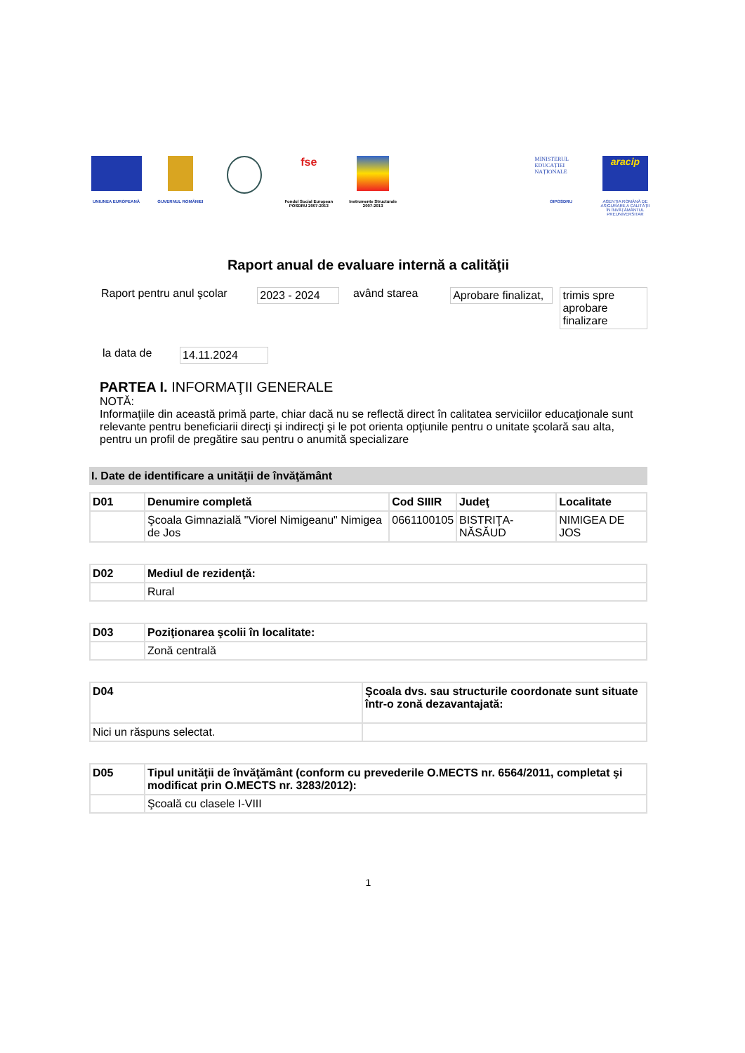UNIUNEA EUROPEANĂ GUVERNUL ROMÂNIEI
fse
Fondul Social European POSDRU 2007-2013
Instrumente Structurale 2007-2013
MINISTERUL EDUCAȚIEI NAȚIONALE
OIPOSDRU
aracip
AGENȚIA ROMÂNĂ DE ASIGURARE A CALITĂȚII ÎN ÎNVĂȚĂMÂNTUL PREUNIVERSITAR
Raport anual de evaluare internă a calităţii
Raport pentru anul şcolar
2023 - 2024 având starea Aprobare finalizat,
trimis spre aprobare finalizare
la data de 14.11.2024
PARTEA I. INFORMAŢII GENERALE
NOTĂ:
Informaţiile din această primă parte, chiar dacă nu se reflectă direct în calitatea serviciilor educaţionale sunt relevante pentru beneficiarii direcţi şi indirecţi şi le pot orienta opţiunile pentru o unitate şcolară sau alta, pentru un profil de pregătire sau pentru o anumită specializare
I. Date de identificare a unităţii de învăţământ
| D01 | Denumire completă | Cod SIIIR | Judeţ | Localitate |
| --- | --- | --- | --- | --- |
| | Şcoala Gimnazială "Viorel Nimigeanu" Nimigea de Jos | 0661100105 | BISTRIŢA-NĂSĂUD | NIMIGEA DE JOS |
| D02 | Mediul de rezidenţă: |
| --- | --- |
| | Rural |
| D03 | Poziţionarea şcolii în localitate: |
| --- | --- |
| | Zonă centrală |
| D04 | Şcoala dvs. sau structurile coordonate sunt situate într-o zonă dezavantajată: |
| --- | --- |
| Nici un răspuns selectat. | |
| D05 | Tipul unităţii de învăţământ (conform cu prevederile O.MECTS nr. 6564/2011, completat şi modificat prin O.MECTS nr. 3283/2012): |
| --- | --- |
| | Şcoală cu clasele I-VIII |
1